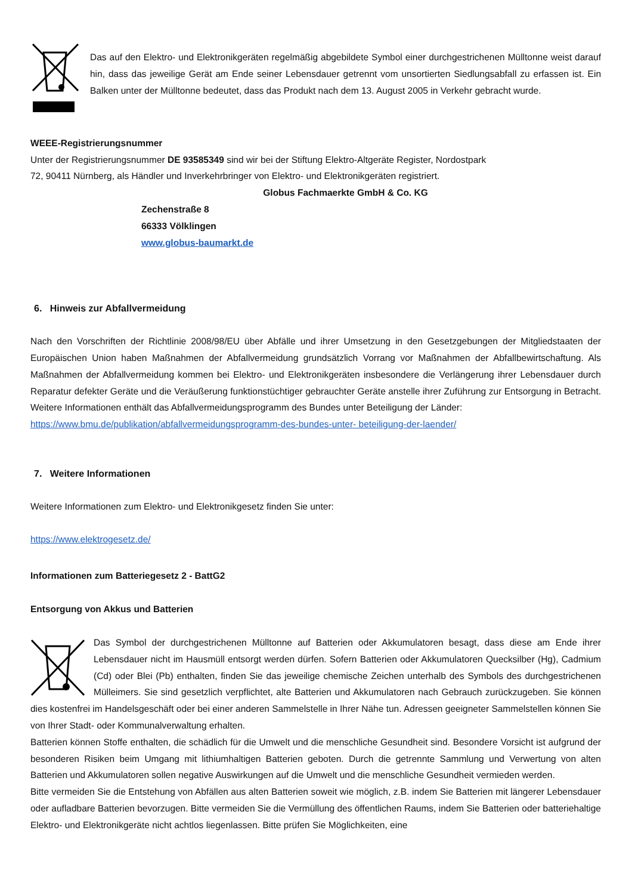Das auf den Elektro- und Elektronikgeräten regelmäßig abgebildete Symbol einer durchgestrichenen Mülltonne weist darauf hin, dass das jeweilige Gerät am Ende seiner Lebensdauer getrennt vom unsortierten Siedlungsabfall zu erfassen ist. Ein Balken unter der Mülltonne bedeutet, dass das Produkt nach dem 13. August 2005 in Verkehr gebracht wurde.
WEEE-Registrierungsnummer
Unter der Registrierungsnummer DE 93585349 sind wir bei der Stiftung Elektro-Altgeräte Register, Nordostpark
72, 90411 Nürnberg, als Händler und Inverkehrbringer von Elektro- und Elektronikgeräten registriert.
Globus Fachmaerkte GmbH & Co. KG
Zechenstraße 8
66333 Völklingen
www.globus-baumarkt.de
6. Hinweis zur Abfallvermeidung
Nach den Vorschriften der Richtlinie 2008/98/EU über Abfälle und ihrer Umsetzung in den Gesetzgebungen der Mitgliedstaaten der Europäischen Union haben Maßnahmen der Abfallvermeidung grundsätzlich Vorrang vor Maßnahmen der Abfallbewirtschaftung. Als Maßnahmen der Abfallvermeidung kommen bei Elektro- und Elektronikgeräten insbesondere die Verlängerung ihrer Lebensdauer durch Reparatur defekter Geräte und die Veräußerung funktionstüchtiger gebrauchter Geräte anstelle ihrer Zuführung zur Entsorgung in Betracht. Weitere Informationen enthält das Abfallvermeidungsprogramm des Bundes unter Beteiligung der Länder:
https://www.bmu.de/publikation/abfallvermeidungsprogramm-des-bundes-unter- beteiligung-der-laender/
7. Weitere Informationen
Weitere Informationen zum Elektro- und Elektronikgesetz finden Sie unter:
https://www.elektrogesetz.de/
Informationen zum Batteriegesetz 2 - BattG2
Entsorgung von Akkus und Batterien
Das Symbol der durchgestrichenen Mülltonne auf Batterien oder Akkumulatoren besagt, dass diese am Ende ihrer Lebensdauer nicht im Hausmüll entsorgt werden dürfen. Sofern Batterien oder Akkumulatoren Quecksilber (Hg), Cadmium (Cd) oder Blei (Pb) enthalten, finden Sie das jeweilige chemische Zeichen unterhalb des Symbols des durchgestrichenen Mülleimers. Sie sind gesetzlich verpflichtet, alte Batterien und Akkumulatoren nach Gebrauch zurückzugeben. Sie können dies kostenfrei im Handelsgeschäft oder bei einer anderen Sammelstelle in Ihrer Nähe tun. Adressen geeigneter Sammelstellen können Sie von Ihrer Stadt- oder Kommunalverwaltung erhalten.
Batterien können Stoffe enthalten, die schädlich für die Umwelt und die menschliche Gesundheit sind. Besondere Vorsicht ist aufgrund der besonderen Risiken beim Umgang mit lithiumhaltigen Batterien geboten. Durch die getrennte Sammlung und Verwertung von alten Batterien und Akkumulatoren sollen negative Auswirkungen auf die Umwelt und die menschliche Gesundheit vermieden werden.
Bitte vermeiden Sie die Entstehung von Abfällen aus alten Batterien soweit wie möglich, z.B. indem Sie Batterien mit längerer Lebensdauer oder aufladbare Batterien bevorzugen. Bitte vermeiden Sie die Vermüllung des öffentlichen Raums, indem Sie Batterien oder batteriehaltige Elektro- und Elektronikgeräte nicht achtlos liegenlassen. Bitte prüfen Sie Möglichkeiten, eine